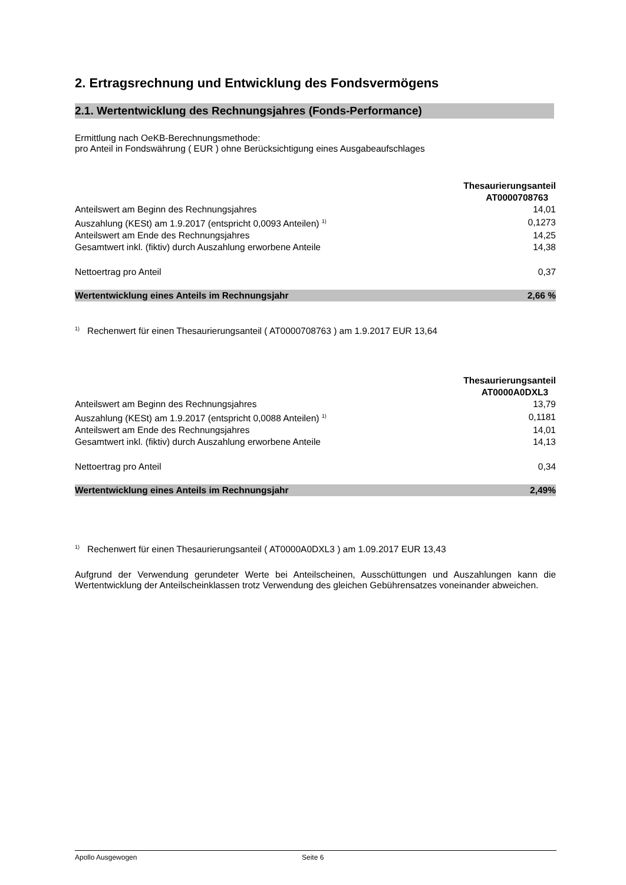2. Ertragsrechnung und Entwicklung des Fondsvermögens
2.1. Wertentwicklung des Rechnungsjahres (Fonds-Performance)
Ermittlung nach OeKB-Berechnungsmethode:
pro Anteil in Fondswährung ( EUR ) ohne Berücksichtigung eines Ausgabeaufschlages
| | Thesaurierungsanteil AT0000708763 |
| Anteilswert am Beginn des Rechnungsjahres | 14,01 |
| Auszahlung (KESt) am 1.9.2017 (entspricht 0,0093 Anteilen) <sup>1)</sup> | 0,1273 |
| Anteilswert am Ende des Rechnungsjahres | 14,25 |
| Gesamtwert inkl. (fiktiv) durch Auszahlung erworbene Anteile | 14,38 |
| Nettoertrag pro Anteil | 0,37 |
| Wertentwicklung eines Anteils im Rechnungsjahr | 2,66 % |
<sup>1)</sup> Rechenwert für einen Thesaurierungsanteil ( AT0000708763 ) am 1.9.2017 EUR 13,64
| | Thesaurierungsanteil AT0000A0DXL3 |
| Anteilswert am Beginn des Rechnungsjahres | 13,79 |
| Auszahlung (KESt) am 1.9.2017 (entspricht 0,0088 Anteilen) <sup>1)</sup> | 0,1181 |
| Anteilswert am Ende des Rechnungsjahres | 14,01 |
| Gesamtwert inkl. (fiktiv) durch Auszahlung erworbene Anteile | 14,13 |
| Nettoertrag pro Anteil | 0,34 |
| Wertentwicklung eines Anteils im Rechnungsjahr | 2,49% |
<sup>1)</sup> Rechenwert für einen Thesaurierungsanteil ( AT0000A0DXL3 ) am 1.09.2017 EUR 13,43
Aufgrund der Verwendung gerundeter Werte bei Anteilscheinen, Ausschüttungen und Auszahlungen kann die Wertentwicklung der Anteilscheinklassen trotz Verwendung des gleichen Gebührensatzes voneinander abweichen.
Apollo Ausgewogen Seite 6